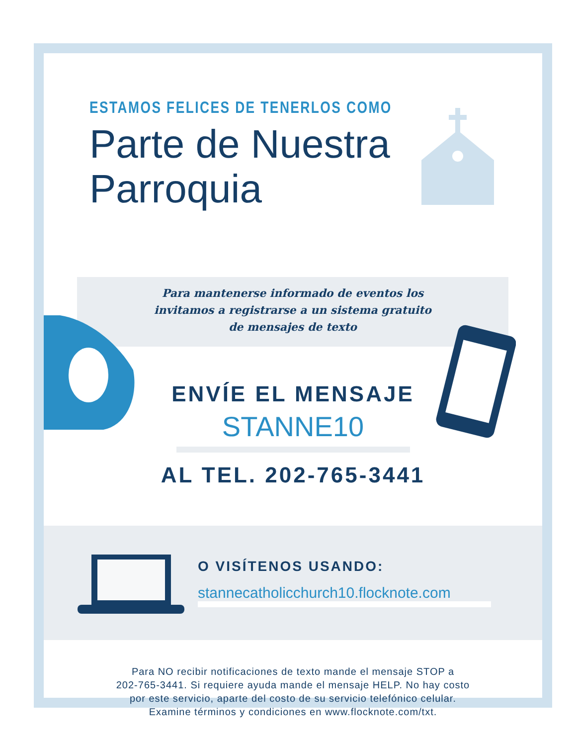ESTAMOS FELICES DE TENERLOS COMO
Parte de Nuestra
Parroquia
Para mantenerse informado de eventos los
invitamos a registrarse a un sistema gratuito
de mensajes de texto
ENVÍE EL MENSAJE
STANNE10
AL TEL. 202-765-3441
O VISÍTENOS USANDO:
stannecatholicchurch10.flocknote.com
Para NO recibir notificaciones de texto mande el mensaje STOP a
202-765-3441. Si requiere ayuda mande el mensaje HELP. No hay costo
por este servicio, aparte del costo de su servicio telefónico celular.
Examine términos y condiciones en www.flocknote.com/txt.